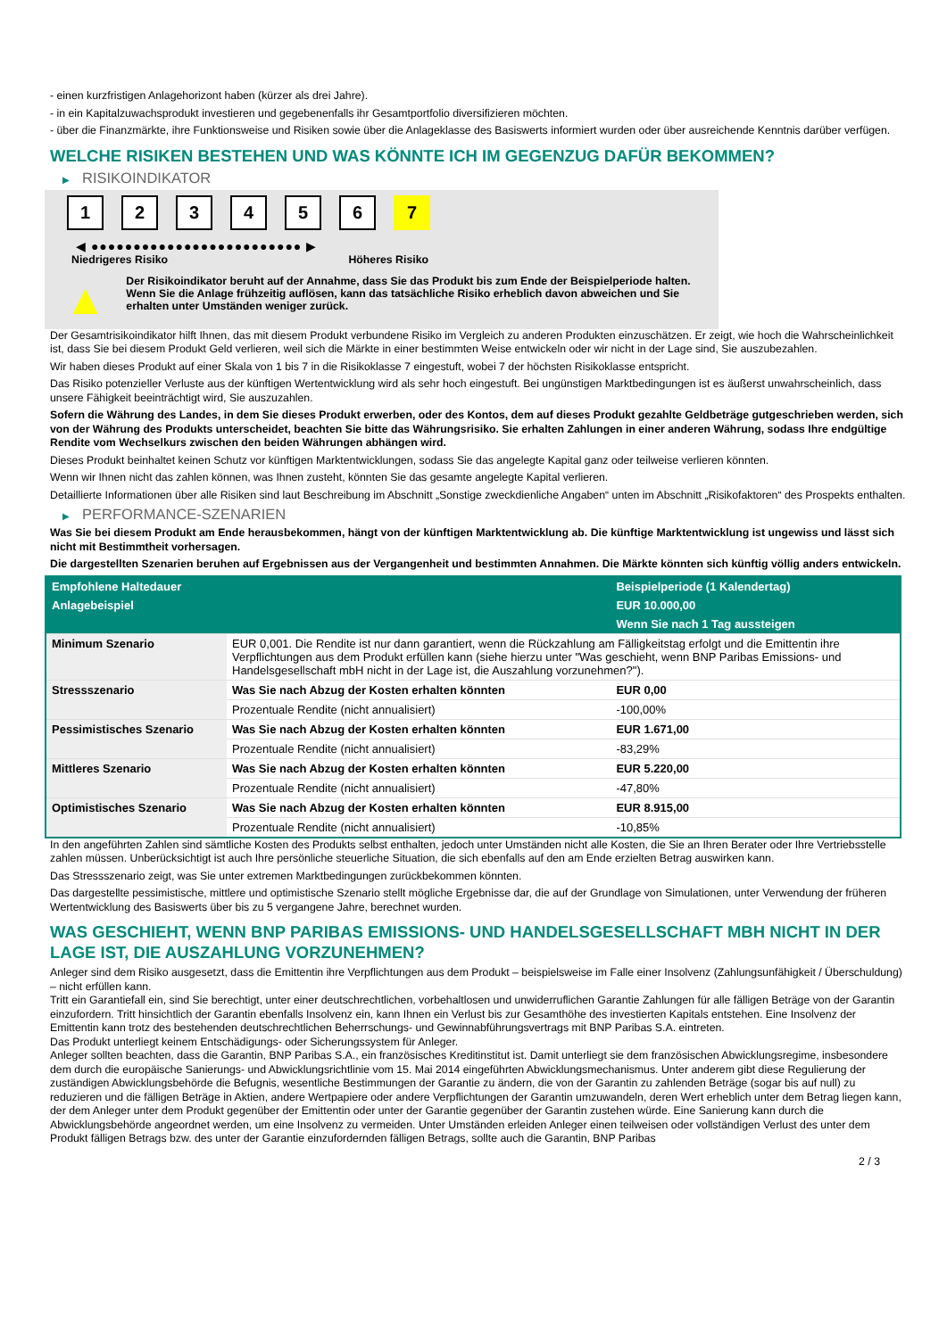- einen kurzfristigen Anlagehorizont haben (kürzer als drei Jahre).
- in ein Kapitalzuwachsprodukt investieren und gegebenenfalls ihr Gesamtportfolio diversifizieren möchten.
- über die Finanzmärkte, ihre Funktionsweise und Risiken sowie über die Anlageklasse des Basiswerts informiert wurden oder über ausreichende Kenntnis darüber verfügen.
WELCHE RISIKEN BESTEHEN UND WAS KÖNNTE ICH IM GEGENZUG DAFÜR BEKOMMEN?
▶ RISIKOINDIKATOR
1 2 3 4 5 6 7
◀ ●●●●●●●●●●●●●●●●●●●●●●●●● ▶
Niedrigeres Risiko Höheres Risiko
▲
Der Risikoindikator beruht auf der Annahme, dass Sie das Produkt bis zum Ende der Beispielperiode halten.
Wenn Sie die Anlage frühzeitig auflösen, kann das tatsächliche Risiko erheblich davon abweichen und Sie erhalten unter Umständen weniger zurück.
Der Gesamtrisikoindikator hilft Ihnen, das mit diesem Produkt verbundene Risiko im Vergleich zu anderen Produkten einzuschätzen. Er zeigt, wie hoch die Wahrscheinlichkeit ist, dass Sie bei diesem Produkt Geld verlieren, weil sich die Märkte in einer bestimmten Weise entwickeln oder wir nicht in der Lage sind, Sie auszubezahlen.
Wir haben dieses Produkt auf einer Skala von 1 bis 7 in die Risikoklasse 7 eingestuft, wobei 7 der höchsten Risikoklasse entspricht.
Das Risiko potenzieller Verluste aus der künftigen Wertentwicklung wird als sehr hoch eingestuft. Bei ungünstigen Marktbedingungen ist es äußerst unwahrscheinlich, dass unsere Fähigkeit beeinträchtigt wird, Sie auszuzahlen.
Sofern die Währung des Landes, in dem Sie dieses Produkt erwerben, oder des Kontos, dem auf dieses Produkt gezahlte Geldbeträge gutgeschrieben werden, sich von der Währung des Produkts unterscheidet, beachten Sie bitte das Währungsrisiko. Sie erhalten Zahlungen in einer anderen Währung, sodass Ihre endgültige Rendite vom Wechselkurs zwischen den beiden Währungen abhängen wird.
Dieses Produkt beinhaltet keinen Schutz vor künftigen Marktentwicklungen, sodass Sie das angelegte Kapital ganz oder teilweise verlieren könnten.
Wenn wir Ihnen nicht das zahlen können, was Ihnen zusteht, könnten Sie das gesamte angelegte Kapital verlieren.
Detaillierte Informationen über alle Risiken sind laut Beschreibung im Abschnitt „Sonstige zweckdienliche Angaben“ unten im Abschnitt „Risikofaktoren“ des Prospekts enthalten.
▶ PERFORMANCE-SZENARIEN
Was Sie bei diesem Produkt am Ende herausbekommen, hängt von der künftigen Marktentwicklung ab. Die künftige Marktentwicklung ist ungewiss und lässt sich nicht mit Bestimmtheit vorhersagen.
Die dargestellten Szenarien beruhen auf Ergebnissen aus der Vergangenheit und bestimmten Annahmen. Die Märkte könnten sich künftig völlig anders entwickeln.
| Empfohlene Haltedauer | | Beispielperiode (1 Kalendertag) |
| --- | --- | --- |
| Anlagebeispiel | | EUR 10.000,00 |
| | | Wenn Sie nach 1 Tag aussteigen |
| Minimum Szenario | EUR 0,001. Die Rendite ist nur dann garantiert, wenn die Rückzahlung am Fälligkeitstag erfolgt und die Emittentin ihre Verpflichtungen aus dem Produkt erfüllen kann (siehe hierzu unter "Was geschieht, wenn BNP Paribas Emissions- und Handelsgesellschaft mbH nicht in der Lage ist, die Auszahlung vorzunehmen?"). | |
| Stressszenario | Was Sie nach Abzug der Kosten erhalten könnten | EUR 0,00 |
| | Prozentuale Rendite (nicht annualisiert) | -100,00% |
| Pessimistisches Szenario | Was Sie nach Abzug der Kosten erhalten könnten | EUR 1.671,00 |
| | Prozentuale Rendite (nicht annualisiert) | -83,29% |
| Mittleres Szenario | Was Sie nach Abzug der Kosten erhalten könnten | EUR 5.220,00 |
| | Prozentuale Rendite (nicht annualisiert) | -47,80% |
| Optimistisches Szenario | Was Sie nach Abzug der Kosten erhalten könnten | EUR 8.915,00 |
| | Prozentuale Rendite (nicht annualisiert) | -10,85% |
In den angeführten Zahlen sind sämtliche Kosten des Produkts selbst enthalten, jedoch unter Umständen nicht alle Kosten, die Sie an Ihren Berater oder Ihre Vertriebsstelle zahlen müssen. Unberücksichtigt ist auch Ihre persönliche steuerliche Situation, die sich ebenfalls auf den am Ende erzielten Betrag auswirken kann.
Das Stressszenario zeigt, was Sie unter extremen Marktbedingungen zurückbekommen könnten.
Das dargestellte pessimistische, mittlere und optimistische Szenario stellt mögliche Ergebnisse dar, die auf der Grundlage von Simulationen, unter Verwendung der früheren Wertentwicklung des Basiswerts über bis zu 5 vergangene Jahre, berechnet wurden.
WAS GESCHIEHT, WENN BNP PARIBAS EMISSIONS- UND HANDELSGESELLSCHAFT MBH NICHT IN DER LAGE IST, DIE AUSZAHLUNG VORZUNEHMEN?
Anleger sind dem Risiko ausgesetzt, dass die Emittentin ihre Verpflichtungen aus dem Produkt – beispielsweise im Falle einer Insolvenz (Zahlungsunfähigkeit / Überschuldung) – nicht erfüllen kann.
Tritt ein Garantiefall ein, sind Sie berechtigt, unter einer deutschrechtlichen, vorbehaltlosen und unwiderruflichen Garantie Zahlungen für alle fälligen Beträge von der Garantin einzufordern. Tritt hinsichtlich der Garantin ebenfalls Insolvenz ein, kann Ihnen ein Verlust bis zur Gesamthöhe des investierten Kapitals entstehen. Eine Insolvenz der Emittentin kann trotz des bestehenden deutschrechtlichen Beherrschungs- und Gewinnabführungsvertrags mit BNP Paribas S.A. eintreten.
Das Produkt unterliegt keinem Entschädigungs- oder Sicherungssystem für Anleger.
Anleger sollten beachten, dass die Garantin, BNP Paribas S.A., ein französisches Kreditinstitut ist. Damit unterliegt sie dem französischen Abwicklungsregime, insbesondere dem durch die europäische Sanierungs- und Abwicklungsrichtlinie vom 15. Mai 2014 eingeführten Abwicklungsmechanismus. Unter anderem gibt diese Regulierung der zuständigen Abwicklungsbehörde die Befugnis, wesentliche Bestimmungen der Garantie zu ändern, die von der Garantin zu zahlenden Beträge (sogar bis auf null) zu reduzieren und die fälligen Beträge in Aktien, andere Wertpapiere oder andere Verpflichtungen der Garantin umzuwandeln, deren Wert erheblich unter dem Betrag liegen kann, der dem Anleger unter dem Produkt gegenüber der Emittentin oder unter der Garantie gegenüber der Garantin zustehen würde. Eine Sanierung kann durch die Abwicklungsbehörde angeordnet werden, um eine Insolvenz zu vermeiden. Unter Umständen erleiden Anleger einen teilweisen oder vollständigen Verlust des unter dem Produkt fälligen Betrags bzw. des unter der Garantie einzufordernden fälligen Betrags, sollte auch die Garantin, BNP Paribas
2 / 3